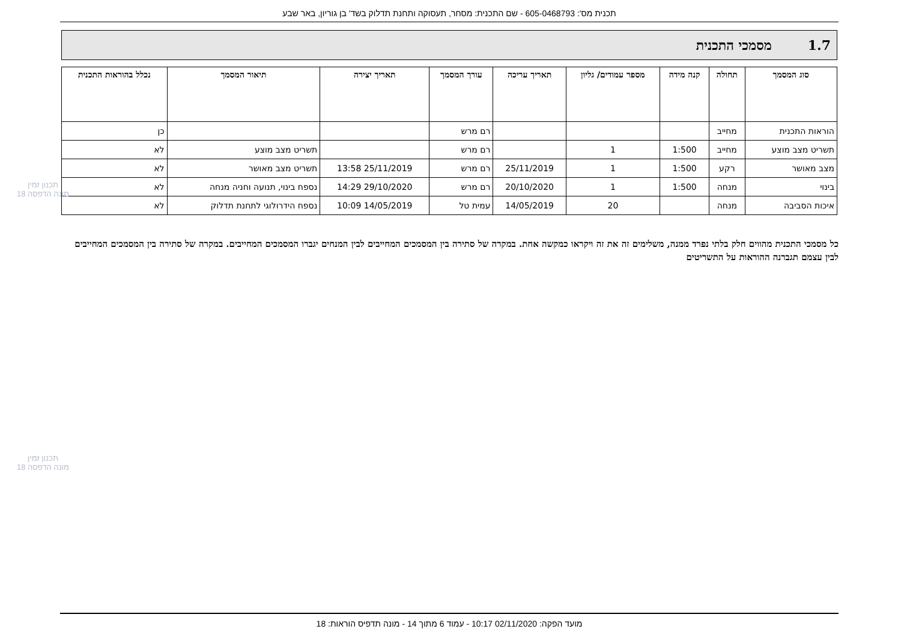תכנית מס': 605-0468793 - שם התכנית: מסחר, תעסוקה ותחנת תדלוק בשד' בן גוריון, באר שבע
1.7 מסמכי התכנית
| סוג המסמך | תחולה | קנה מידה | מספר עמודים/ גליון | תאריך עריכה | עורך המסמך | תאריך יצירה | תיאור המסמך | נכלל בהוראות התכנית |
| --- | --- | --- | --- | --- | --- | --- | --- | --- |
| הוראות התכנית | מחייב | | | | רם מרש | | | כן |
| תשריט מצב מוצע | מחייב | 1:500 | 1 | | רם מרש | | תשריט מצב מוצע | לא |
| מצב מאושר | רקע | 1:500 | 1 | 25/11/2019 | רם מרש | 25/11/2019 13:58 | תשריט מצב מאושר | לא |
| בינוי | מנחה | 1:500 | 1 | 20/10/2020 | רם מרש | 29/10/2020 14:29 | נספח בינוי, תנועה וחניה מנחה | לא |
| איכות הסביבה | מנחה | | 20 | 14/05/2019 | עמית טל | 14/05/2019 10:09 | נספח הידרולוגי לתחנת תדלוק | לא |
כל מסמכי התכנית מהווים חלק בלתי נפרד ממנה, משלימים זה את זה ויקראו כמקשה אחת. במקרה של סתירה בין המסמכים המחייבים לבין המנחים יגברו המסמכים המחייבים. במקרה של סתירה בין המסמכים המחייבים לבין עצמם תגברנה ההוראות על התשריטים
תכנון זמין
מונה הדפסה 18
תכנון זמין
מונה הדפסה 18
מועד הפקה: 02/11/2020 10:17 - עמוד 6 מתוך 14 - מונה תדפיס הוראות: 18